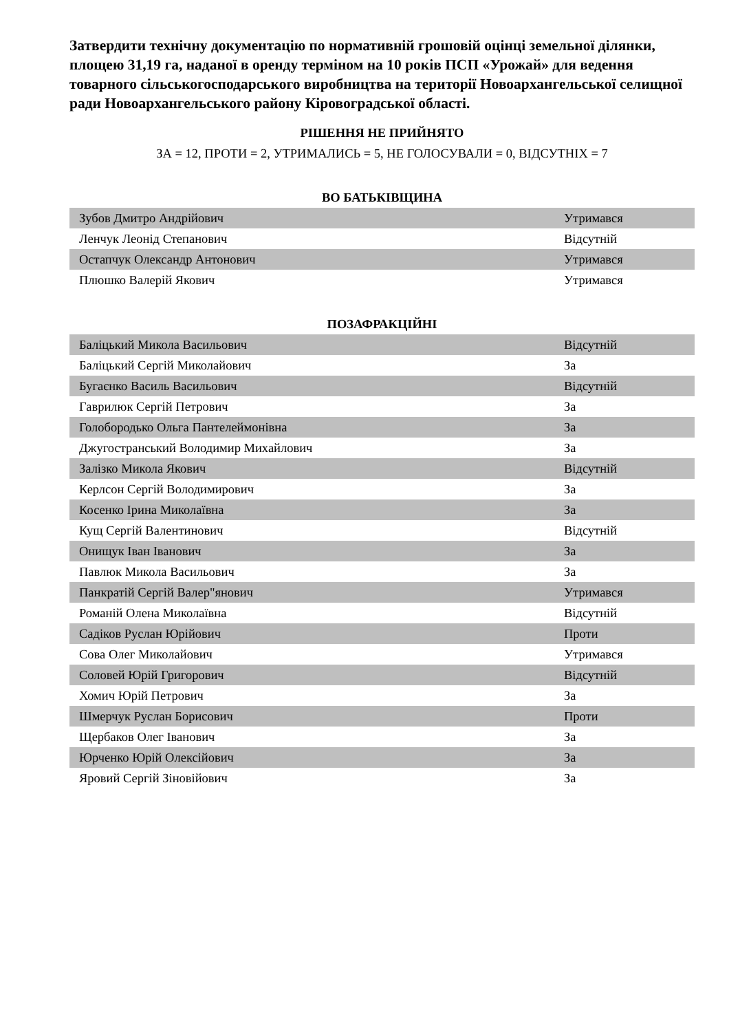Затвердити технічну документацію по нормативній грошовій оцінці земельної ділянки, площею 31,19 га, наданої в оренду терміном на 10 років ПСП «Урожай» для ведення товарного сільськогосподарського виробництва на території Новоархангельської селищної ради Новоархангельського району Кіровоградської області.
РІШЕННЯ НЕ ПРИЙНЯТО
ЗА = 12, ПРОТИ = 2, УТРИМАЛИСЬ = 5, НЕ ГОЛОСУВАЛИ = 0, ВІДСУТНІХ = 7
ВО БАТЬКІВЩИНА
| Зубов Дмитро Андрійович | Утримався |
| Ленчук Леонід Степанович | Відсутній |
| Остапчук Олександр Антонович | Утримався |
| Плюшко Валерій Якович | Утримався |
ПОЗАФРАКЦІЙНІ
| Баліцький Микола Васильович | Відсутній |
| Баліцький Сергій Миколайович | За |
| Бугаєнко Василь Васильович | Відсутній |
| Гаврилюк Сергій Петрович | За |
| Голобородько Ольга Пантелеймонівна | За |
| Джугостранський Володимир Михайлович | За |
| Залізко Микола Якович | Відсутній |
| Керлсон Сергій Володимирович | За |
| Косенко Ірина Миколаївна | За |
| Кущ Сергій Валентинович | Відсутній |
| Онищук Іван Іванович | За |
| Павлюк Микола Васильович | За |
| Панкратій Сергій Валер"янович | Утримався |
| Романій Олена Миколаївна | Відсутній |
| Садіков Руслан Юрійович | Проти |
| Сова Олег Миколайович | Утримався |
| Соловей Юрій Григорович | Відсутній |
| Хомич Юрій Петрович | За |
| Шмерчук Руслан Борисович | Проти |
| Щербаков Олег Іванович | За |
| Юрченко Юрій Олексійович | За |
| Яровий Сергій Зіновійович | За |